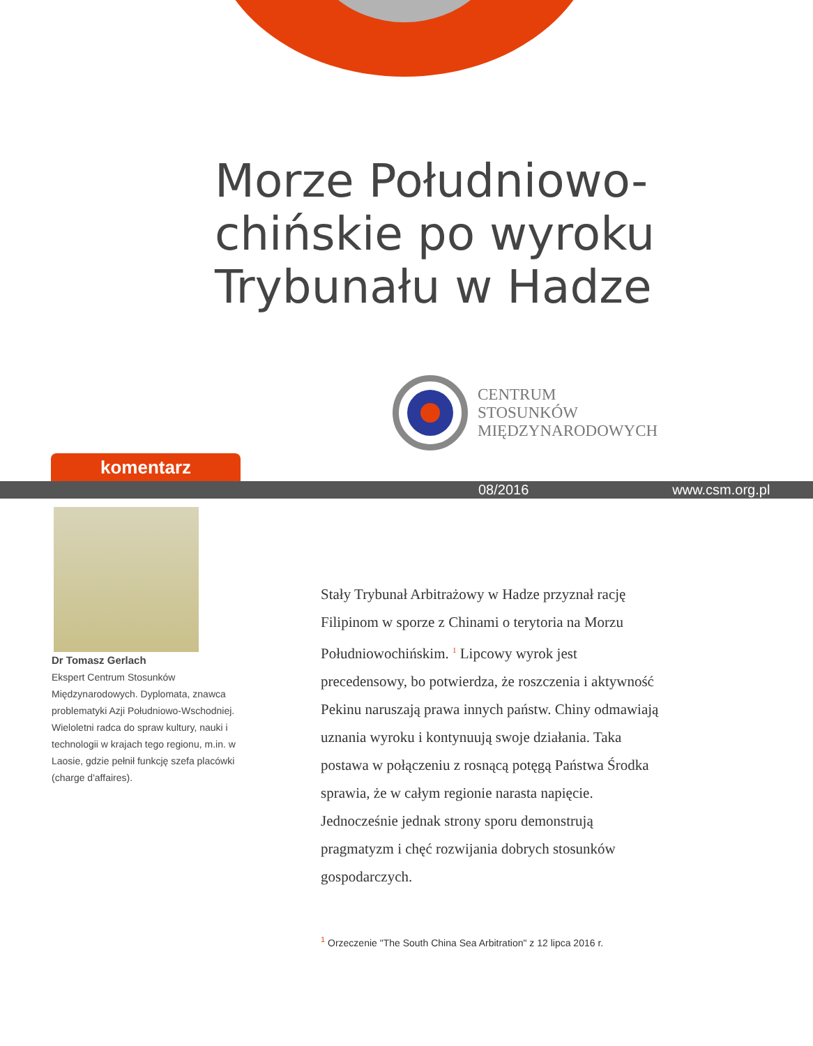Morze Południowo-
chińskie po wyroku
Trybunału w Hadze
CENTRUM
STOSUNKÓW
MIĘDZYNARODOWYCH
komentarz
08/2016 www.csm.org.pl
Dr Tomasz Gerlach
Ekspert Centrum Stosunków Międzynarodowych. Dyplomata, znawca problematyki Azji Południowo-Wschodniej. Wieloletni radca do spraw kultury, nauki i technologii w krajach tego regionu, m.in. w Laosie, gdzie pełnił funkcję szefa placówki (charge d'affaires).
Stały Trybunał Arbitrażowy w Hadze przyznał rację Filipinom w sporze z Chinami o terytoria na Morzu Południowochińskim. <sup>1</sup> Lipcowy wyrok jest precedensowy, bo potwierdza, że roszczenia i aktywność Pekinu naruszają prawa innych państw. Chiny odmawiają uznania wyroku i kontynuują swoje działania. Taka postawa w połączeniu z rosnącą potęgą Państwa Środka sprawia, że w całym regionie narasta napięcie. Jednocześnie jednak strony sporu demonstrują pragmatyzm i chęć rozwijania dobrych stosunków gospodarczych.
<sup>1</sup> Orzeczenie "The South China Sea Arbitration" z 12 lipca 2016 r.